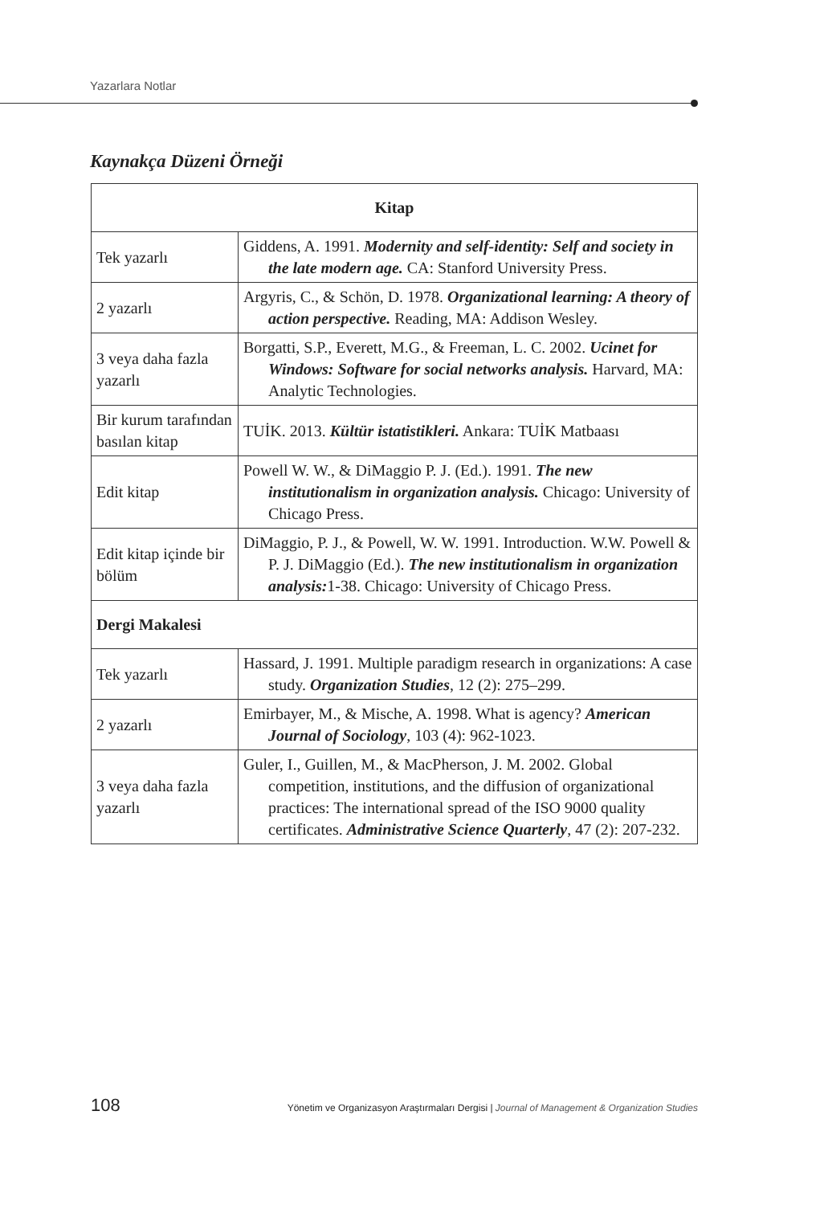Yazarlara Notlar
Kaynakça Düzeni Örneği
| Kitap | |
| --- | --- |
| Tek yazarlı | Giddens, A. 1991. Modernity and self-identity: Self and society in the late modern age. CA: Stanford University Press. |
| 2 yazarlı | Argyris, C., & Schön, D. 1978. Organizational learning: A theory of action perspective. Reading, MA: Addison Wesley. |
| 3 veya daha fazla yazarlı | Borgatti, S.P., Everett, M.G., & Freeman, L. C. 2002. Ucinet for Windows: Software for social networks analysis. Harvard, MA: Analytic Technologies. |
| Bir kurum tarafından basılan kitap | TUİK. 2013. Kültür istatistikleri. Ankara: TUİK Matbaası |
| Edit kitap | Powell W. W., & DiMaggio P. J. (Ed.). 1991. The new institutionalism in organization analysis. Chicago: University of Chicago Press. |
| Edit kitap içinde bir bölüm | DiMaggio, P. J., & Powell, W. W. 1991. Introduction. W.W. Powell & P. J. DiMaggio (Ed.). The new institutionalism in organization analysis: 1-38. Chicago: University of Chicago Press. |
| Dergi Makalesi | |
| Tek yazarlı | Hassard, J. 1991. Multiple paradigm research in organizations: A case study. Organization Studies , 12 (2): 275–299. |
| 2 yazarlı | Emirbayer, M., & Mische, A. 1998. What is agency? American Journal of Sociology , 103 (4): 962-1023. |
| 3 veya daha fazla yazarlı | Guler, I., Guillen, M., & MacPherson, J. M. 2002. Global competition, institutions, and the diffusion of organizational practices: The international spread of the ISO 9000 quality certificates. Administrative Science Quarterly , 47 (2): 207-232. |
108 Yönetim ve Organizasyon Araştırmaları Dergisi | Journal of Management & Organization Studies